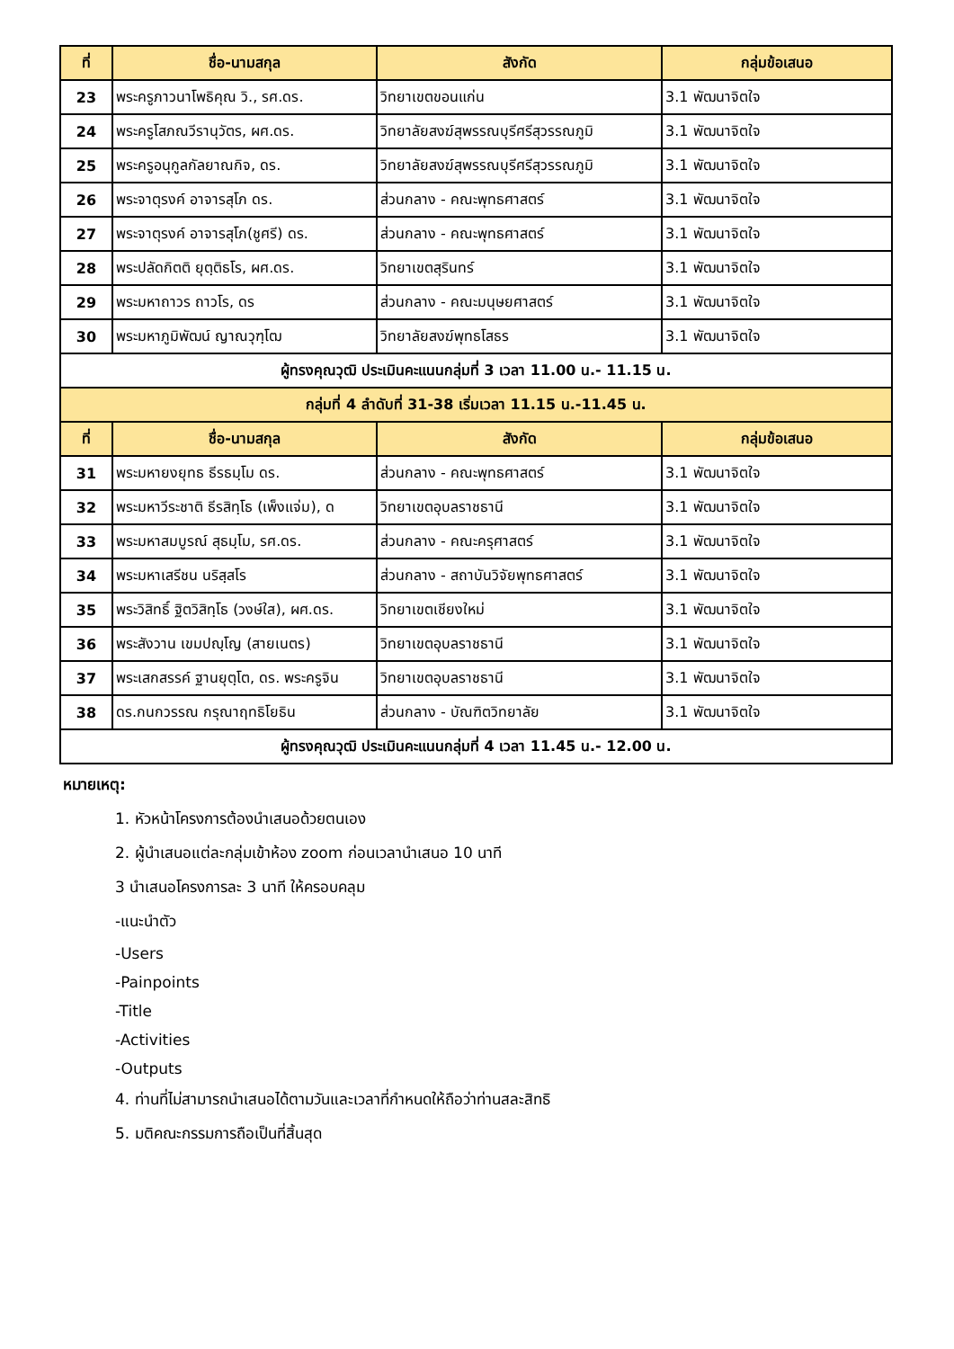| ที่ | ชื่อ-นามสกุล | สังกัด | กลุ่มข้อเสนอ |
| --- | --- | --- | --- |
| 23 | พระครูภาวนาโพธิคุณ วิ., รศ.ดร. | วิทยาเขตขอนแก่น | 3.1 พัฒนาจิตใจ |
| 24 | พระครูโสภณวีรานุวัตร, ผศ.ดร. | วิทยาลัยสงฆ์สุพรรณบุรีศรีสุวรรณภูมิ | 3.1 พัฒนาจิตใจ |
| 25 | พระครูอนุกูลกัลยาณกิจ, ดร. | วิทยาลัยสงฆ์สุพรรณบุรีศรีสุวรรณภูมิ | 3.1 พัฒนาจิตใจ |
| 26 | พระจาตุรงค์ อาจารสุโภ ดร. | ส่วนกลาง - คณะพุทธศาสตร์ | 3.1 พัฒนาจิตใจ |
| 27 | พระจาตุรงค์ อาจารสุโภ(ชูศรี) ดร. | ส่วนกลาง - คณะพุทธศาสตร์ | 3.1 พัฒนาจิตใจ |
| 28 | พระปลัดกิตติ ยุตฺติธโร, ผศ.ดร. | วิทยาเขตสุรินทร์ | 3.1 พัฒนาจิตใจ |
| 29 | พระมหาถาวร ถาวโร, ดร | ส่วนกลาง - คณะมนุษยศาสตร์ | 3.1 พัฒนาจิตใจ |
| 30 | พระมหาภูมิพัฒน์ ญาณวุฑฺโฒ | วิทยาลัยสงฆ์พุทธโสธร | 3.1 พัฒนาจิตใจ |
| ผู้ทรงคุณวุฒิ ประเมินคะแนนกลุ่มที่ 3 เวลา 11.00 น.- 11.15 น. | | | |
| กลุ่มที่ 4 ลำดับที่ 31-38 เริ่มเวลา 11.15 น.-11.45 น. | | | |
| ที่ | ชื่อ-นามสกุล | สังกัด | กลุ่มข้อเสนอ |
| 31 | พระมหายงยุทธ ธีรธมฺโม ดร. | ส่วนกลาง - คณะพุทธศาสตร์ | 3.1 พัฒนาจิตใจ |
| 32 | พระมหาวีระชาติ ธีรสิทฺโธ (เพ็งแจ่ม), ด | วิทยาเขตอุบลราชธานี | 3.1 พัฒนาจิตใจ |
| 33 | พระมหาสมบูรณ์ สุธมฺโม, รศ.ดร. | ส่วนกลาง - คณะครุศาสตร์ | 3.1 พัฒนาจิตใจ |
| 34 | พระมหาเสรีชน นริสฺสโร | ส่วนกลาง - สถาบันวิจัยพุทธศาสตร์ | 3.1 พัฒนาจิตใจ |
| 35 | พระวิสิทธิ์ ฐิตวิสิทฺโธ (วงษ์ใส), ผศ.ดร. | วิทยาเขตเชียงใหม่ | 3.1 พัฒนาจิตใจ |
| 36 | พระสังวาน เขมปญฺโญ (สายเนตร) | วิทยาเขตอุบลราชธานี | 3.1 พัฒนาจิตใจ |
| 37 | พระเสกสรรค์ ฐานยุตฺโต, ดร. พระครูจิน | วิทยาเขตอุบลราชธานี | 3.1 พัฒนาจิตใจ |
| 38 | ดร.กนกวรรณ กรุณาฤทธิโยธิน | ส่วนกลาง - บัณฑิตวิทยาลัย | 3.1 พัฒนาจิตใจ |
| ผู้ทรงคุณวุฒิ ประเมินคะแนนกลุ่มที่ 4 เวลา 11.45 น.- 12.00 น. | | | |
หมายเหตุ:
1. หัวหน้าโครงการต้องนำเสนอด้วยตนเอง
2. ผู้นำเสนอแต่ละกลุ่มเข้าห้อง zoom ก่อนเวลานำเสนอ 10 นาที
3 นำเสนอโครงการละ 3 นาที ให้ครอบคลุม
-แนะนำตัว
-Users
-Painpoints
-Title
-Activities
-Outputs
4. ท่านที่ไม่สามารถนำเสนอได้ตามวันและเวลาที่กำหนดให้ถือว่าท่านสละสิทธิ
5. มติคณะกรรมการถือเป็นที่สิ้นสุด